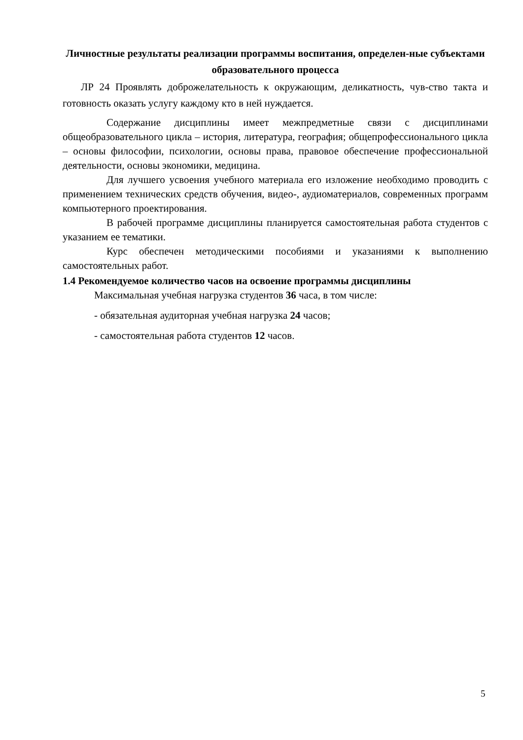Личностные результаты реализации программы воспитания, определен-ные субъектами образовательного процесса
ЛР 24 Проявлять доброжелательность к окружающим, деликатность, чув-ство такта и готовность оказать услугу каждому кто в ней нуждается.
Содержание дисциплины имеет межпредметные связи с дисциплинами общеобразовательного цикла – история, литература, география; общепрофессионального цикла – основы философии, психологии, основы права, правовое обеспечение профессиональной деятельности, основы экономики, медицина.
Для лучшего усвоения учебного материала его изложение необходимо проводить с применением технических средств обучения, видео-, аудиоматериалов, современных программ компьютерного проектирования.
В рабочей программе дисциплины планируется самостоятельная работа студентов с указанием ее тематики.
Курс обеспечен методическими пособиями и указаниями к выполнению самостоятельных работ.
1.4 Рекомендуемое количество часов на освоение программы дисциплины
Максимальная учебная нагрузка студентов 36 часа, в том числе:
- обязательная аудиторная учебная нагрузка 24 часов;
- самостоятельная работа студентов 12 часов.
5